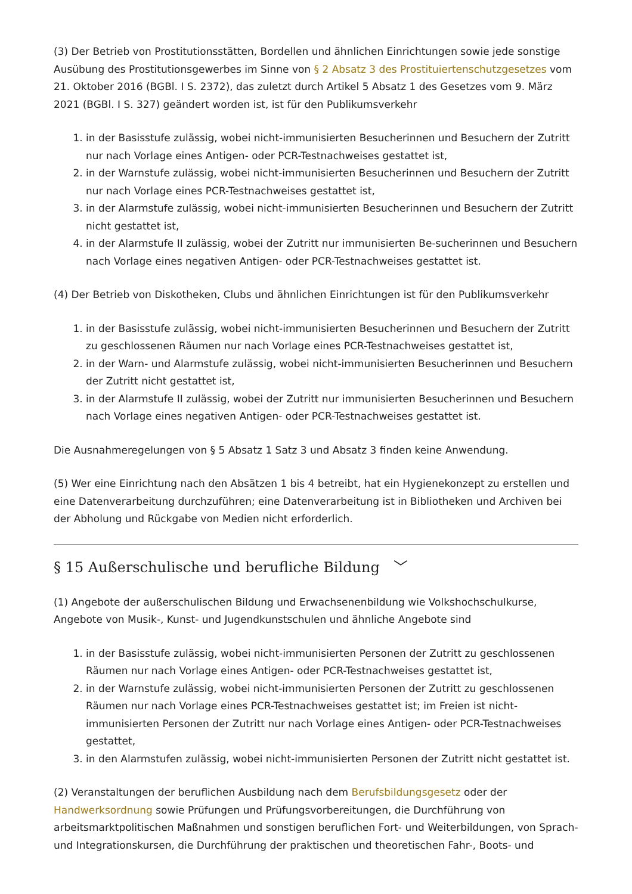(3) Der Betrieb von Prostitutionsstätten, Bordellen und ähnlichen Einrichtungen sowie jede sonstige Ausübung des Prostitutionsgewerbes im Sinne von § 2 Absatz 3 des Prostituiertenschutzgesetzes vom 21. Oktober 2016 (BGBl. I S. 2372), das zuletzt durch Artikel 5 Absatz 1 des Gesetzes vom 9. März 2021 (BGBl. I S. 327) geändert worden ist, ist für den Publikumsverkehr
1. in der Basisstufe zulässig, wobei nicht-immunisierten Besucherinnen und Besuchern der Zutritt nur nach Vorlage eines Antigen- oder PCR-Testnachweises gestattet ist,
2. in der Warnstufe zulässig, wobei nicht-immunisierten Besucherinnen und Besuchern der Zutritt nur nach Vorlage eines PCR-Testnachweises gestattet ist,
3. in der Alarmstufe zulässig, wobei nicht-immunisierten Besucherinnen und Besuchern der Zutritt nicht gestattet ist,
4. in der Alarmstufe II zulässig, wobei der Zutritt nur immunisierten Be-sucherinnen und Besuchern nach Vorlage eines negativen Antigen- oder PCR-Testnachweises gestattet ist.
(4) Der Betrieb von Diskotheken, Clubs und ähnlichen Einrichtungen ist für den Publikumsverkehr
1. in der Basisstufe zulässig, wobei nicht-immunisierten Besucherinnen und Besuchern der Zutritt zu geschlossenen Räumen nur nach Vorlage eines PCR-Testnachweises gestattet ist,
2. in der Warn- und Alarmstufe zulässig, wobei nicht-immunisierten Besucherinnen und Besuchern der Zutritt nicht gestattet ist,
3. in der Alarmstufe II zulässig, wobei der Zutritt nur immunisierten Besucherinnen und Besuchern nach Vorlage eines negativen Antigen- oder PCR-Testnachweises gestattet ist.
Die Ausnahmeregelungen von § 5 Absatz 1 Satz 3 und Absatz 3 finden keine Anwendung.
(5) Wer eine Einrichtung nach den Absätzen 1 bis 4 betreibt, hat ein Hygienekonzept zu erstellen und eine Datenverarbeitung durchzuführen; eine Datenverarbeitung ist in Bibliotheken und Archiven bei der Abholung und Rückgabe von Medien nicht erforderlich.
§ 15 Außerschulische und berufliche Bildung ﹀
(1) Angebote der außerschulischen Bildung und Erwachsenenbildung wie Volkshochschulkurse, Angebote von Musik-, Kunst- und Jugendkunstschulen und ähnliche Angebote sind
1. in der Basisstufe zulässig, wobei nicht-immunisierten Personen der Zutritt zu geschlossenen Räumen nur nach Vorlage eines Antigen- oder PCR-Testnachweises gestattet ist,
2. in der Warnstufe zulässig, wobei nicht-immunisierten Personen der Zutritt zu geschlossenen Räumen nur nach Vorlage eines PCR-Testnachweises gestattet ist; im Freien ist nicht-immunisierten Personen der Zutritt nur nach Vorlage eines Antigen- oder PCR-Testnachweises gestattet,
3. in den Alarmstufen zulässig, wobei nicht-immunisierten Personen der Zutritt nicht gestattet ist.
(2) Veranstaltungen der beruflichen Ausbildung nach dem Berufsbildungsgesetz oder der Handwerksordnung sowie Prüfungen und Prüfungsvorbereitungen, die Durchführung von arbeitsmarktpolitischen Maßnahmen und sonstigen beruflichen Fort- und Weiterbildungen, von Sprach- und Integrationskursen, die Durchführung der praktischen und theoretischen Fahr-, Boots- und